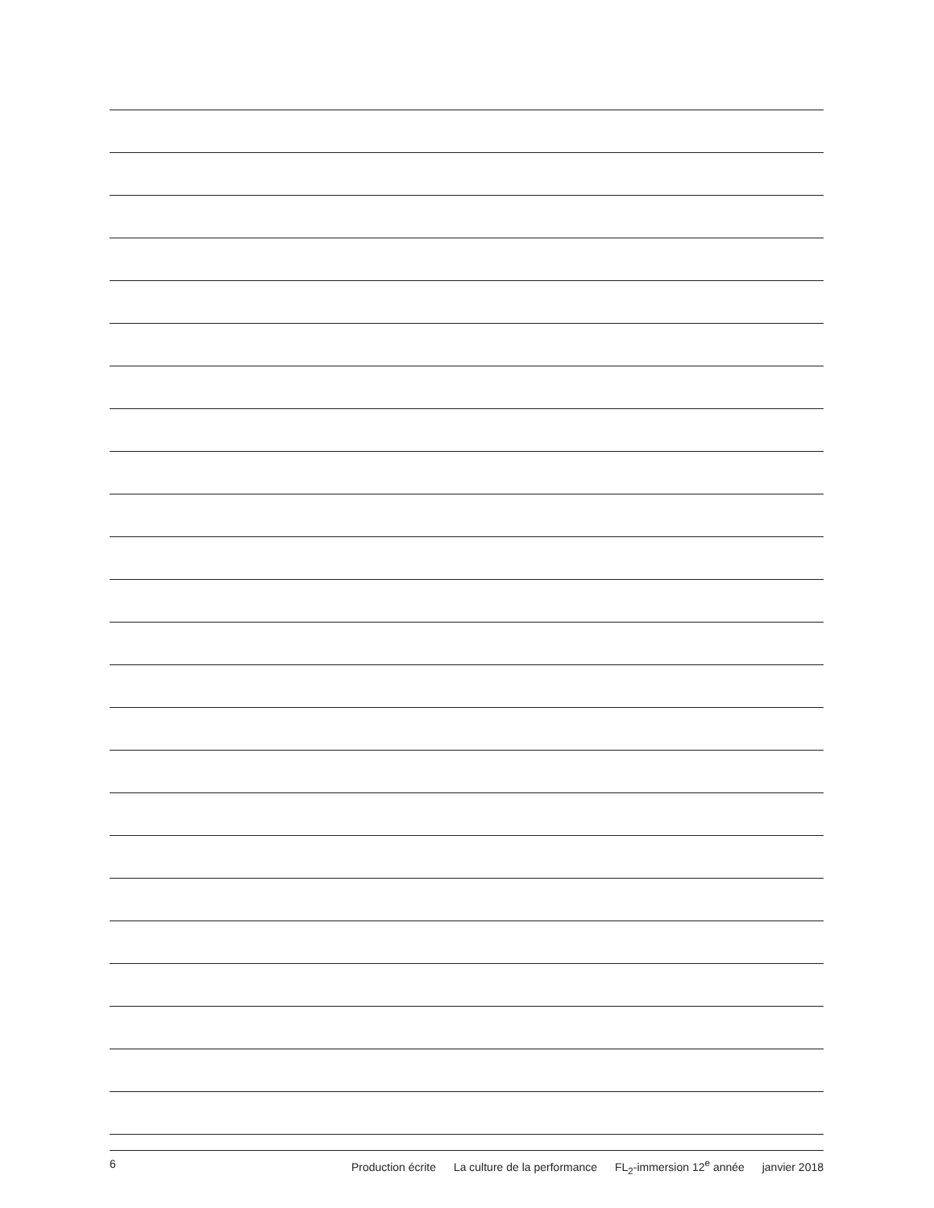6 Production écrite La culture de la performance FL<sub>2</sub>-immersion 12<sup>e</sup> année janvier 2018